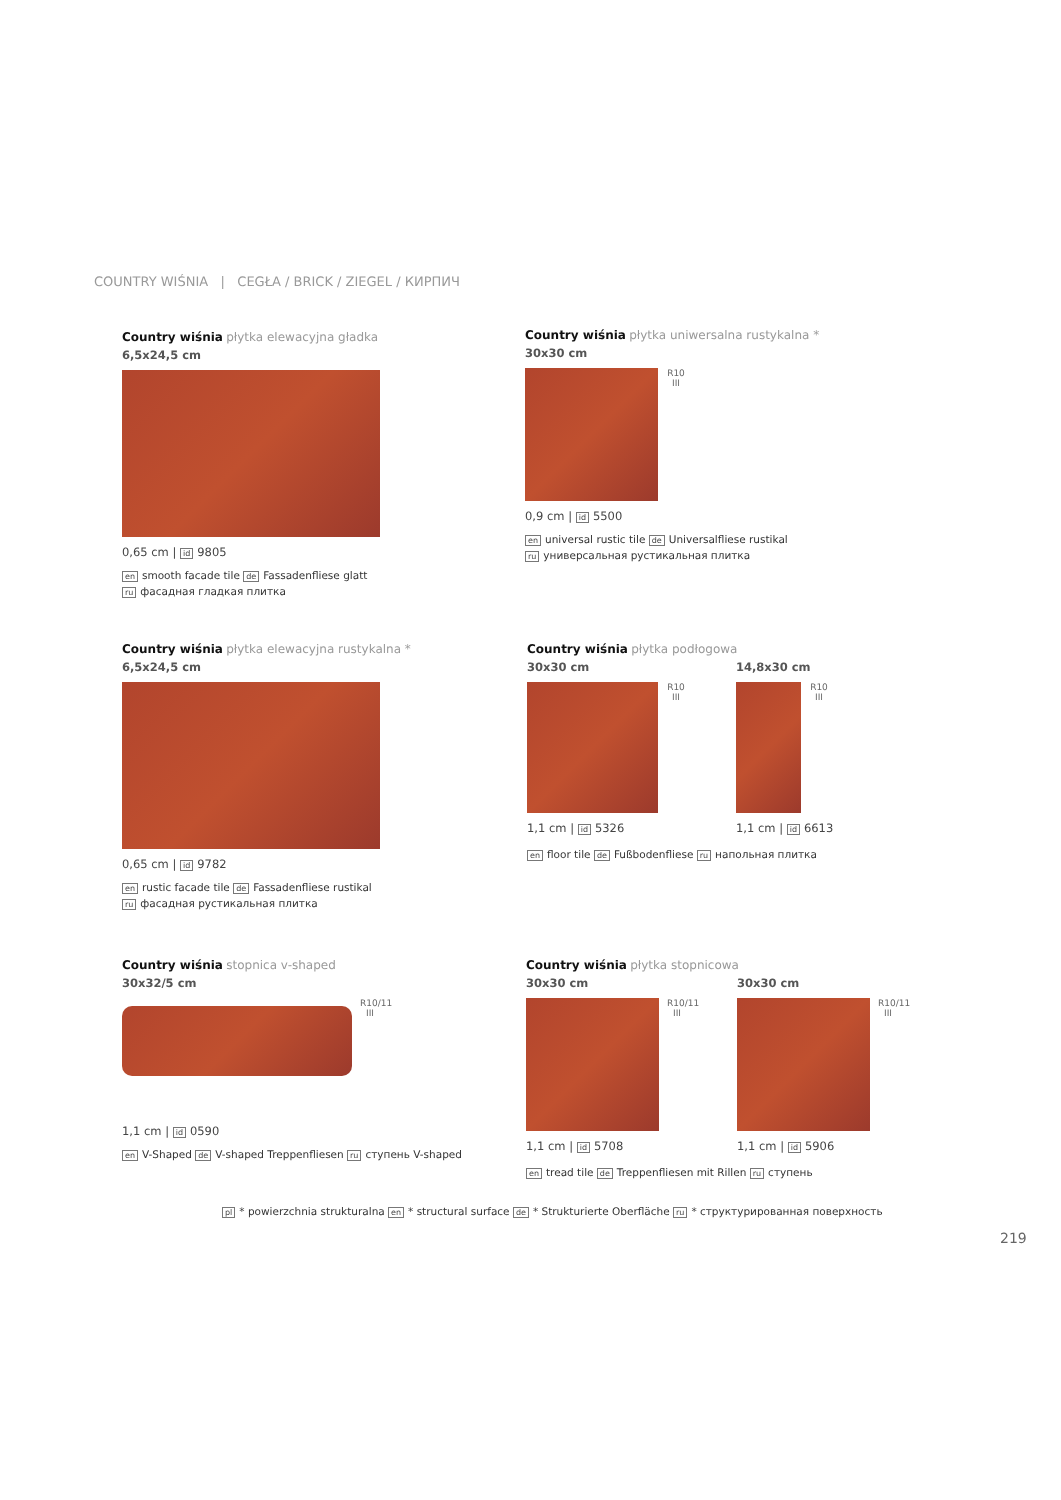COUNTRY WIŚNIA | CEGŁA / BRICK / ZIEGEL / КИРПИЧ
Country wiśnia płytka elewacyjna gładka
6,5x24,5 cm
0,65 cm | id 9805
en smooth facade tile de Fassadenfliese glatt
ru фасадная гладкая плитка
Country wiśnia płytka uniwersalna rustykalna *
30x30 cm
R10
III
0,9 cm | id 5500
en universal rustic tile de Universalfliese rustikal
ru универсальная рустикальная плитка
Country wiśnia płytka elewacyjna rustykalna *
6,5x24,5 cm
0,65 cm | id 9782
en rustic facade tile de Fassadenfliese rustikal
ru фасадная рустикальная плитка
Country wiśnia płytka podłogowa
30x30 cm
R10
III
1,1 cm | id 5326
14,8x30 cm
R10
III
1,1 cm | id 6613
en floor tile de Fußbodenfliese ru напольная плитка
Country wiśnia stopnica v-shaped
30x32/5 cm
R10/11
III
1,1 cm | id 0590
en V-Shaped de V-shaped Treppenfliesen ru ступень V-shaped
Country wiśnia płytka stopnicowa
30x30 cm
R10/11
III
1,1 cm | id 5708
30x30 cm
R10/11
III
1,1 cm | id 5906
en tread tile de Treppenfliesen mit Rillen ru ступень
pl * powierzchnia strukturalna en * structural surface de * Strukturierte Oberfläche ru * структурированная поверхность
219